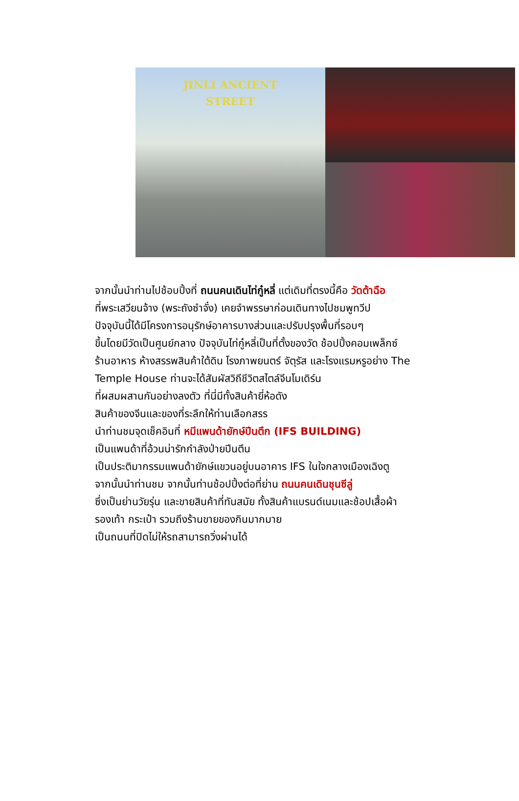JINLI ANCIENT
STREET
จากนั้นนำท่านไปช้อบปิ้งที่ ถนนคนเดินไท่กู๋หลี่ แต่เดิมที่ตรงนี้คือ วัดต้าฉือ
ที่พระเสวียนจ้าง (พระถังซำจั๋ง) เคยจำพรรษาก่อนเดินทางไปชมพูทวีป
ปัจจุบันนี้ได้มีโครงการอนุรักษ์อาคารบางส่วนและปรับปรุงพื้นที่รอบๆ
ขึ้นโดยมีวัดเป็นศูนย์กลาง ปัจจุบันไท่กู๋หลี่เป็นที่ตั้งของวัด ช้อปปิ้งคอมเพล็กซ์
ร้านอาหาร ห้างสรรพสินค้าใต้ดิน โรงภาพยนตร์ จัตุรัส และโรงแรมหรูอย่าง The
Temple House ท่านจะได้สัมผัสวิถีชีวิตสไตล์จีนโมเดิร์น
ที่ผสมผสานกันอย่างลงตัว ที่นี่มีทั้งสินค้ายี่ห้อดัง
สินค้าของจีนและของที่ระลึกให้ท่านเลือกสรร
นำท่านชมจุดเช็คอินที่ หมีแพนด้ายักษ์ปีนตึก (IFS BUILDING)
เป็นแพนด้าที่อ้วนน่ารักกำลังป่ายปีนตึน
เป็นประติมากรรมแพนด้ายักษ์แขวนอยู่บนอาคาร IFS ในใจกลางเมืองเฉิงตู
จากนั้นนำท่านชม จากนั้นท่านช้อปปิ้งต่อที่ย่าน ถนนคนเดินชุนซีลู่
ซึ่งเป็นย่านวัยรุ่น และขายสินค้าที่ทันสมัย ทั้งสินค้าแบรนด์เนมและช้อปเสื้อผ้า
รองเท้า กระเป๋า รวมถึงร้านขายของกินมากมาย
เป็นถนนที่ปิดไม่ให้รถสามารถวิ่งผ่านได้